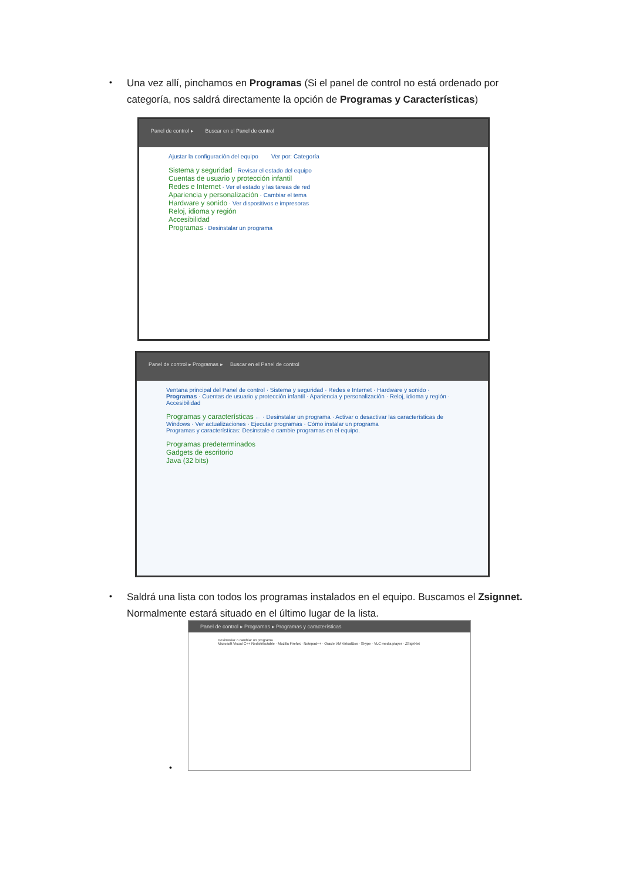•
Una vez allí, pinchamos en Programas (Si el panel de control no está ordenado por categoría, nos saldrá directamente la opción de Programas y Características)
Panel de control ▸ Buscar en el Panel de control
Ajustar la configuración del equipo Ver por: Categoría
Sistema y seguridad · Revisar el estado del equipo
Cuentas de usuario y protección infantil
Redes e Internet · Ver el estado y las tareas de red
Apariencia y personalización · Cambiar el tema
Hardware y sonido · Ver dispositivos e impresoras
Reloj, idioma y región
Accesibilidad
Programas · Desinstalar un programa
Panel de control ▸ Programas ▸ Buscar en el Panel de control
Ventana principal del Panel de control · Sistema y seguridad · Redes e Internet · Hardware y sonido · Programas · Cuentas de usuario y protección infantil · Apariencia y personalización · Reloj, idioma y región · Accesibilidad
Programas y características ← · Desinstalar un programa · Activar o desactivar las características de Windows · Ver actualizaciones · Ejecutar programas · Cómo instalar un programa
Programas y características: Desinstale o cambie programas en el equipo.
Programas predeterminados
Gadgets de escritorio
Java (32 bits)
•
Saldrá una lista con todos los programas instalados en el equipo. Buscamos el Zsignnet. Normalmente estará situado en el último lugar de la lista.
•
Panel de control ▸ Programas ▸ Programas y características
Desinstalar o cambiar un programa
Microsoft Visual C++ Redistributable · Mozilla Firefox · Notepad++ · Oracle VM VirtualBox · Skype · VLC media player · ZSignNet